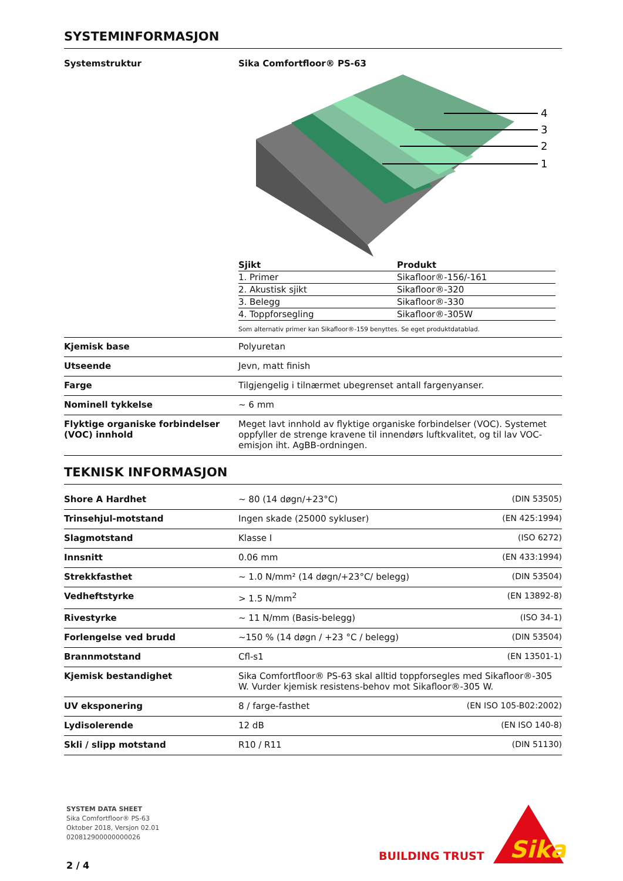SYSTEMINFORMASJON
| Systemstruktur | Sika Comfortfloor® PS-63 4 3 2 1 / Sjikt / Produkt / / --- / --- / / 1. Primer / Sikafloor®-156/-161 / / 2. Akustisk sjikt / Sikafloor®-320 / / 3. Belegg / Sikafloor®-330 / / 4. Toppforsegling / Sikafloor®-305W / Som alternativ primer kan Sikafloor®-159 benyttes. Se eget produktdatablad. |
| Kjemisk base | Polyuretan |
| Utseende | Jevn, matt finish |
| Farge | Tilgjengelig i tilnærmet ubegrenset antall fargenyanser. |
| Nominell tykkelse | ~ 6 mm |
| Flyktige organiske forbindelser (VOC) innhold | Meget lavt innhold av flyktige organiske forbindelser (VOC). Systemet oppfyller de strenge kravene til innendørs luftkvalitet, og til lav VOC-emisjon iht. AgBB-ordningen. |
TEKNISK INFORMASJON
| Shore A Hardhet | ~ 80 (14 døgn/+23°C) | (DIN 53505) |
| Trinsehjul-motstand | Ingen skade (25000 sykluser) | (EN 425:1994) |
| Slagmotstand | Klasse I | (ISO 6272) |
| Innsnitt | 0.06 mm | (EN 433:1994) |
| Strekkfasthet | ~ 1.0 N/mm² (14 døgn/+23°C/ belegg) | (DIN 53504) |
| Vedheftstyrke | > 1.5 N/mm<sup>2</sup> | (EN 13892-8) |
| Rivestyrke | ~ 11 N/mm (Basis-belegg) | (ISO 34-1) |
| Forlengelse ved brudd | ~150 % (14 døgn / +23 °C / belegg) | (DIN 53504) |
| Brannmotstand | Cfl-s1 | (EN 13501-1) |
| Kjemisk bestandighet | Sika Comfortfloor® PS-63 skal alltid toppforsegles med Sikafloor®-305 W. Vurder kjemisk resistens-behov mot Sikafloor®-305 W. | |
| UV eksponering | 8 / farge-fasthet | (EN ISO 105-B02:2002) |
| Lydisolerende | 12 dB | (EN ISO 140-8) |
| Skli / slipp motstand | R10 / R11 | (DIN 51130) |
SYSTEM DATA SHEET
Sika Comfortfloor® PS-63
Oktober 2018, Versjon 02.01
020812900000000026
2 / 4
BUILDING TRUST
Sika